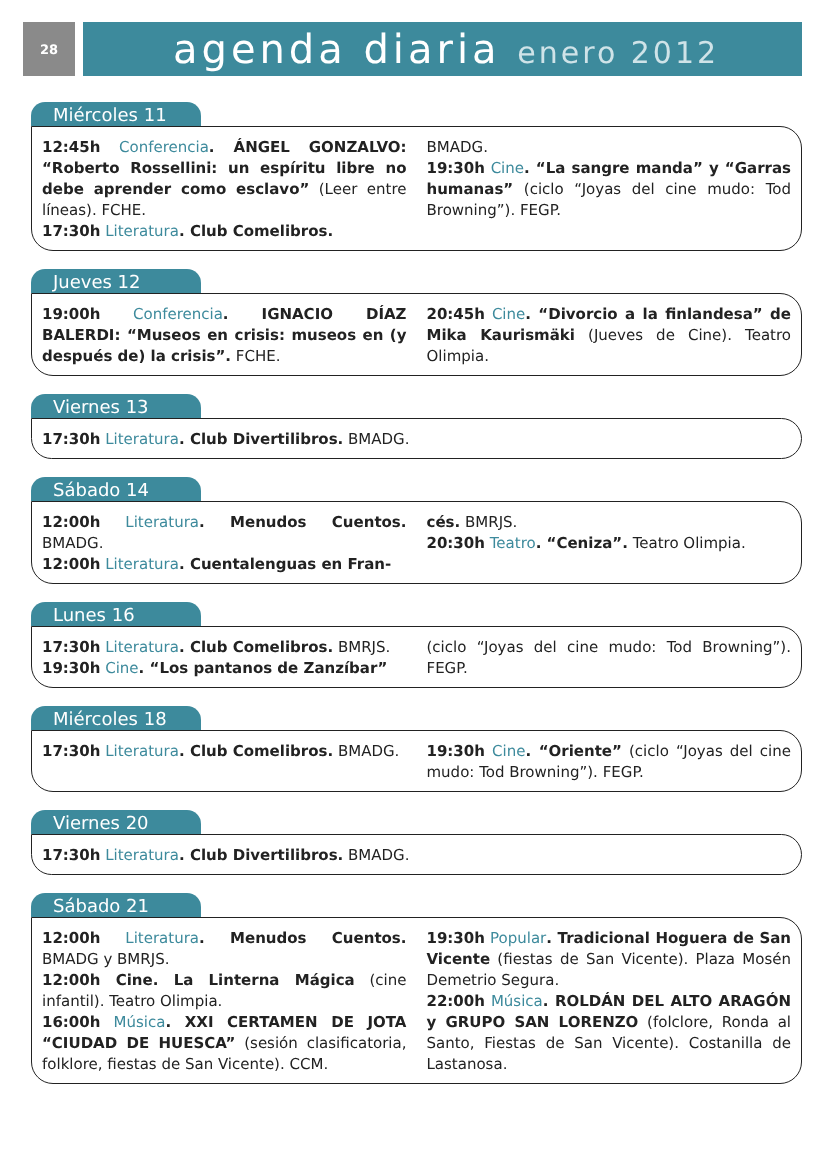28
agenda diaria enero 2012
Miércoles 11
12:45h Conferencia. ÁNGEL GONZALVO: “Roberto Rossellini: un espíritu libre no debe aprender como esclavo” (Leer entre líneas). FCHE.
17:30h Literatura. Club Comelibros.
BMADG.
19:30h Cine. “La sangre manda” y “Garras humanas” (ciclo “Joyas del cine mudo: Tod Browning”). FEGP.
Jueves 12
19:00h Conferencia. IGNACIO DÍAZ BALERDI: “Museos en crisis: museos en (y después de) la crisis”. FCHE.
20:45h Cine. “Divorcio a la finlandesa” de Mika Kaurismäki (Jueves de Cine). Teatro Olimpia.
Viernes 13
17:30h Literatura. Club Divertilibros. BMADG.
Sábado 14
12:00h Literatura. Menudos Cuentos. BMADG.
12:00h Literatura. Cuentalenguas en Fran-
cés. BMRJS.
20:30h Teatro. “Ceniza”. Teatro Olimpia.
Lunes 16
17:30h Literatura. Club Comelibros. BMRJS.
19:30h Cine. “Los pantanos de Zanzíbar”
(ciclo “Joyas del cine mudo: Tod Browning”). FEGP.
Miércoles 18
17:30h Literatura. Club Comelibros. BMADG.
19:30h Cine. “Oriente” (ciclo “Joyas del cine mudo: Tod Browning”). FEGP.
Viernes 20
17:30h Literatura. Club Divertilibros. BMADG.
Sábado 21
12:00h Literatura. Menudos Cuentos. BMADG y BMRJS.
12:00h Cine. La Linterna Mágica (cine infantil). Teatro Olimpia.
16:00h Música. XXI CERTAMEN DE JOTA “CIUDAD DE HUESCA” (sesión clasificatoria, folklore, fiestas de San Vicente). CCM.
19:30h Popular. Tradicional Hoguera de San Vicente (fiestas de San Vicente). Plaza Mosén Demetrio Segura.
22:00h Música. ROLDÁN DEL ALTO ARAGÓN y GRUPO SAN LORENZO (folclore, Ronda al Santo, Fiestas de San Vicente). Costanilla de Lastanosa.